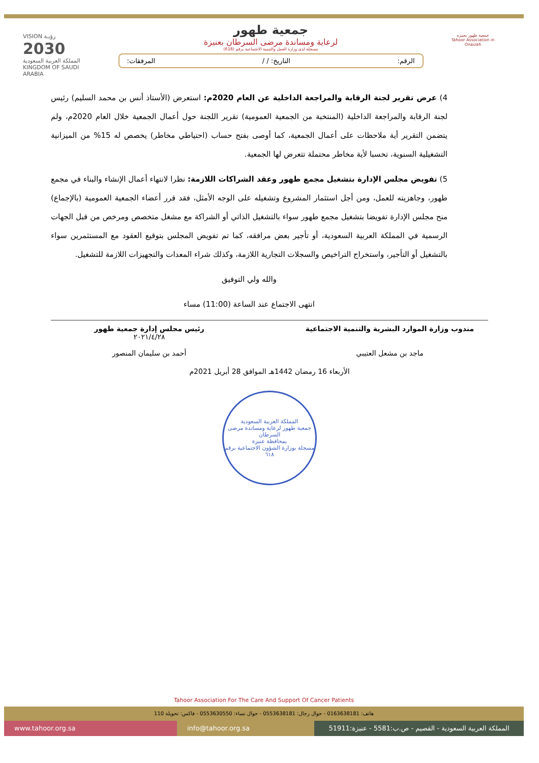جمعية طهور بعنيزة
Tahoor Association in Onaizah
جمعية طهور
لرعاية ومساندة مرضى السرطان بعنيزة
مسجلة لدى وزارة العمل والتنمية الاجتماعية برقم (618)
الرقم: التاريخ: / / المرفقات:
VISION رؤيـة
2030
المملكة العربية السعودية
KINGDOM OF SAUDI ARABIA
4) عرض تقرير لجنة الرقابة والمراجعة الداخلية عن العام 2020م: استعرض (الأستاذ أنس بن محمد السليم) رئيس لجنة الرقابة والمراجعة الداخلية (المنتخبة من الجمعية العمومية) تقرير اللجنة حول أعمال الجمعية خلال العام 2020م، ولم يتضمن التقرير أية ملاحظات على أعمال الجمعية، كما أوصى بفتح حساب (احتياطي مخاطر) يخصص له 15% من الميزانية التشغيلية السنوية، تحسبا لأية مخاطر محتملة تتعرض لها الجمعية.
5) تفويض مجلس الإدارة بتشغيل مجمع طهور وعقد الشراكات اللازمة: نظرا لانتهاء أعمال الإنشاء والبناء في مجمع طهور، وجاهزيته للعمل، ومن أجل استثمار المشروع وتشغيله على الوجه الأمثل، فقد قرر أعضاء الجمعية العمومية (بالإجماع) منح مجلس الإدارة تفويضا بتشغيل مجمع طهور سواء بالتشغيل الذاتي أو الشراكة مع مشغل متخصص ومرخص من قبل الجهات الرسمية في المملكة العربية السعودية، أو تأجير بعض مرافقه، كما تم تفويض المجلس بتوقيع العقود مع المستثمرين سواء بالتشغيل أو التأجير، واستخراج التراخيص والسجلات التجارية اللازمة، وكذلك شراء المعدات والتجهيزات اللازمة للتشغيل.
والله ولي التوفيق
انتهى الاجتماع عند الساعة (11:00) مساء
مندوب وزارة الموارد البشرية والتنمية الاجتماعية
ماجد بن مشعل العتيبي
رئيس مجلس إدارة جمعية طهور
٢٠٢١/٤/٢٨
أحمد بن سليمان المنصور
الأربعاء 16 رمضان 1442هـ الموافق 28 أبريل 2021م
المملكة العربية السعودية
جمعية طهور لرعاية ومساندة مرضى السرطان
بمحافظة عنيزة
مسجلة بوزارة الشؤون الاجتماعية برقم ٦١٨
Tahoor Association For The Care And Support Of Cancer Patients
هاتف: 0163638181 - جوال رجال: 0553638181 - جوال نساء: 0553630550 - فاكس: تحويلة 110
www.tahoor.org.sa info@tahoor.org.sa المملكة العربية السعودية - القصيم - ص.ب:5581 - عنيزة:51911